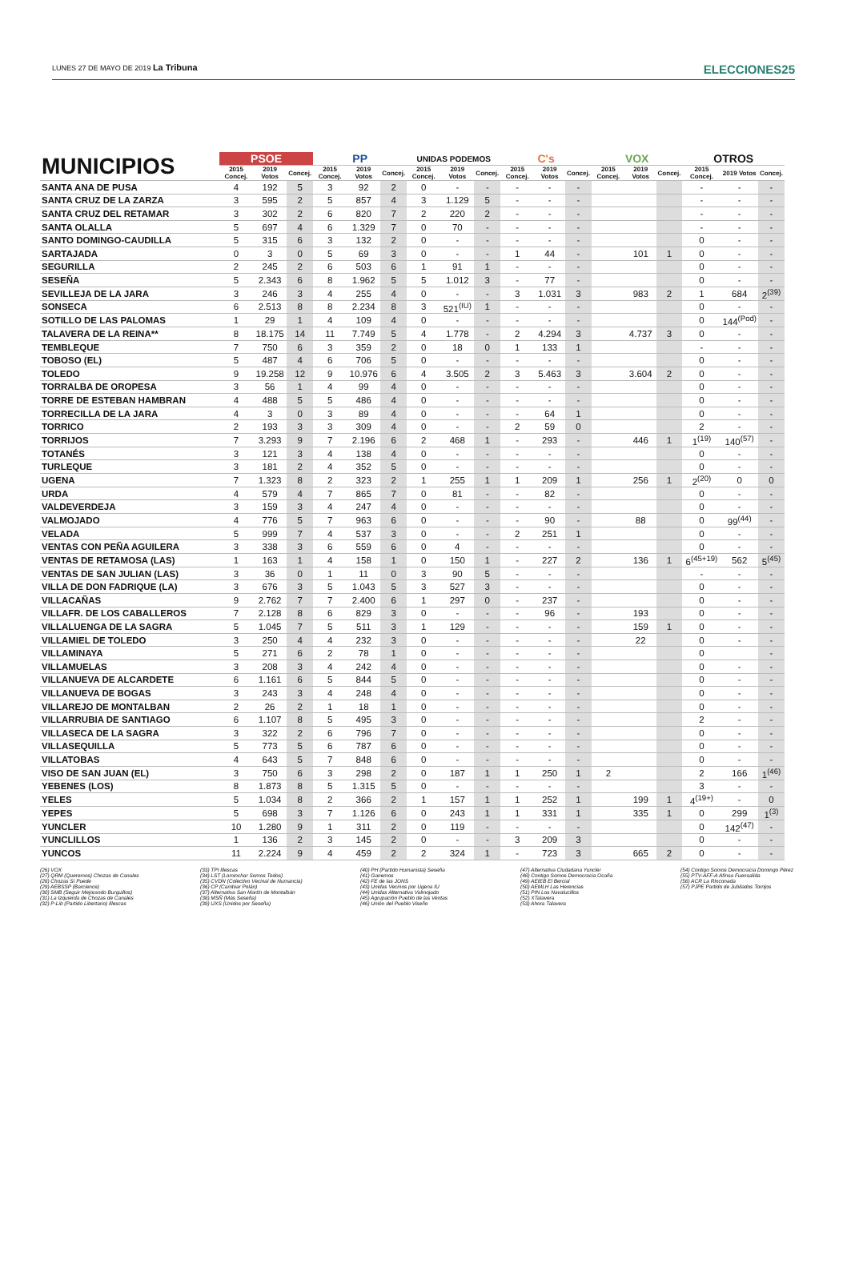LUNES 27 DE MAYO DE 2019 La Tribuna ELECCIONES25
| MUNICIPIOS | PSOE | | | PP | | | UNIDAS PODEMOS | | | C's | | | VOX | | | OTROS | | |
| --- | --- | --- | --- | --- | --- | --- | --- | --- | --- | --- | --- | --- | --- | --- | --- | --- | --- | --- |
| | 2015 Concej. | 2019 Votos | Concej. | 2015 Concej. | 2019 Votos | Concej. | 2015 Concej. | 2019 Votos | Concej. | 2015 Concej. | 2019 Votos | Concej. | 2015 Concej. | 2019 Votos | Concej. | 2015 Concej. | 2019 Votos | Concej. |
| SANTA ANA DE PUSA | 4 | 192 | 5 | 3 | 92 | 2 | 0 | - | - | - | - | - | | | | - | - | - |
| SANTA CRUZ DE LA ZARZA | 3 | 595 | 2 | 5 | 857 | 4 | 3 | 1.129 | 5 | - | - | - | | | | - | - | - |
| SANTA CRUZ DEL RETAMAR | 3 | 302 | 2 | 6 | 820 | 7 | 2 | 220 | 2 | - | - | - | | | | - | - | - |
| SANTA OLALLA | 5 | 697 | 4 | 6 | 1.329 | 7 | 0 | 70 | - | - | - | - | | | | - | - | - |
| SANTO DOMINGO-CAUDILLA | 5 | 315 | 6 | 3 | 132 | 2 | 0 | - | - | - | - | - | | | | 0 | - | - |
| SARTAJADA | 0 | 3 | 0 | 5 | 69 | 3 | 0 | - | - | 1 | 44 | - | | 101 | 1 | 0 | - | - |
| SEGURILLA | 2 | 245 | 2 | 6 | 503 | 6 | 1 | 91 | 1 | - | - | - | | | | 0 | - | - |
| SESEÑA | 5 | 2.343 | 6 | 8 | 1.962 | 5 | 5 | 1.012 | 3 | - | 77 | - | | | | 0 | - | - |
| SEVILLEJA DE LA JARA | 3 | 246 | 3 | 4 | 255 | 4 | 0 | - | - | 3 | 1.031 | 3 | | 983 | 2 | 1 | 684 | 2<sup>(39)</sup> |
| SONSECA | 6 | 2.513 | 8 | 8 | 2.234 | 8 | 3 | 521<sup>(IU)</sup> | 1 | - | - | - | | | | 0 | - | - |
| SOTILLO DE LAS PALOMAS | 1 | 29 | 1 | 4 | 109 | 4 | 0 | - | - | - | - | - | | | | 0 | 144<sup>(Pod)</sup> | - |
| TALAVERA DE LA REINA** | 8 | 18.175 | 14 | 11 | 7.749 | 5 | 4 | 1.778 | - | 2 | 4.294 | 3 | | 4.737 | 3 | 0 | - | - |
| TEMBLEQUE | 7 | 750 | 6 | 3 | 359 | 2 | 0 | 18 | 0 | 1 | 133 | 1 | | | | - | - | - |
| TOBOSO (EL) | 5 | 487 | 4 | 6 | 706 | 5 | 0 | - | - | - | - | - | | | | 0 | - | - |
| TOLEDO | 9 | 19.258 | 12 | 9 | 10.976 | 6 | 4 | 3.505 | 2 | 3 | 5.463 | 3 | | 3.604 | 2 | 0 | - | - |
| TORRALBA DE OROPESA | 3 | 56 | 1 | 4 | 99 | 4 | 0 | - | - | - | - | - | | | | 0 | - | - |
| TORRE DE ESTEBAN HAMBRAN | 4 | 488 | 5 | 5 | 486 | 4 | 0 | - | - | - | - | - | | | | 0 | - | - |
| TORRECILLA DE LA JARA | 4 | 3 | 0 | 3 | 89 | 4 | 0 | - | - | - | 64 | 1 | | | | 0 | - | - |
| TORRICO | 2 | 193 | 3 | 3 | 309 | 4 | 0 | - | - | 2 | 59 | 0 | | | | 2 | - | - |
| TORRIJOS | 7 | 3.293 | 9 | 7 | 2.196 | 6 | 2 | 468 | 1 | - | 293 | - | | 446 | 1 | 1<sup>(19)</sup> | 140<sup>(57)</sup> | - |
| TOTANÉS | 3 | 121 | 3 | 4 | 138 | 4 | 0 | - | - | - | - | - | | | | 0 | - | - |
| TURLEQUE | 3 | 181 | 2 | 4 | 352 | 5 | 0 | - | - | - | - | - | | | | 0 | - | - |
| UGENA | 7 | 1.323 | 8 | 2 | 323 | 2 | 1 | 255 | 1 | 1 | 209 | 1 | | 256 | 1 | 2<sup>(20)</sup> | 0 | 0 |
| URDA | 4 | 579 | 4 | 7 | 865 | 7 | 0 | 81 | - | - | 82 | - | | | | 0 | - | - |
| VALDEVERDEJA | 3 | 159 | 3 | 4 | 247 | 4 | 0 | - | - | - | - | - | | | | 0 | - | - |
| VALMOJADO | 4 | 776 | 5 | 7 | 963 | 6 | 0 | - | - | - | 90 | - | | 88 | | 0 | 99<sup>(44)</sup> | - |
| VELADA | 5 | 999 | 7 | 4 | 537 | 3 | 0 | - | - | 2 | 251 | 1 | | | | 0 | - | - |
| VENTAS CON PEÑA AGUILERA | 3 | 338 | 3 | 6 | 559 | 6 | 0 | 4 | - | - | - | - | | | | 0 | - | - |
| VENTAS DE RETAMOSA (LAS) | 1 | 163 | 1 | 4 | 158 | 1 | 0 | 150 | 1 | - | 227 | 2 | | 136 | 1 | 6<sup>(45+19)</sup> | 562 | 5<sup>(45)</sup> |
| VENTAS DE SAN JULIAN (LAS) | 3 | 36 | 0 | 1 | 11 | 0 | 3 | 90 | 5 | - | - | - | | | | - | - | - |
| VILLA DE DON FADRIQUE (LA) | 3 | 676 | 3 | 5 | 1.043 | 5 | 3 | 527 | 3 | - | - | - | | | | 0 | - | - |
| VILLACAÑAS | 9 | 2.762 | 7 | 7 | 2.400 | 6 | 1 | 297 | 0 | - | 237 | - | | | | 0 | - | - |
| VILLAFR. DE LOS CABALLEROS | 7 | 2.128 | 8 | 6 | 829 | 3 | 0 | - | - | - | 96 | - | | 193 | | 0 | - | - |
| VILLALUENGA DE LA SAGRA | 5 | 1.045 | 7 | 5 | 511 | 3 | 1 | 129 | - | - | - | - | | 159 | 1 | 0 | - | - |
| VILLAMIEL DE TOLEDO | 3 | 250 | 4 | 4 | 232 | 3 | 0 | - | - | - | - | - | | 22 | | 0 | - | - |
| VILLAMINAYA | 5 | 271 | 6 | 2 | 78 | 1 | 0 | - | - | - | - | - | | | | 0 | | - |
| VILLAMUELAS | 3 | 208 | 3 | 4 | 242 | 4 | 0 | - | - | - | - | - | | | | 0 | - | - |
| VILLANUEVA DE ALCARDETE | 6 | 1.161 | 6 | 5 | 844 | 5 | 0 | - | - | - | - | - | | | | 0 | - | - |
| VILLANUEVA DE BOGAS | 3 | 243 | 3 | 4 | 248 | 4 | 0 | - | - | - | - | - | | | | 0 | - | - |
| VILLAREJO DE MONTALBAN | 2 | 26 | 2 | 1 | 18 | 1 | 0 | - | - | - | - | - | | | | 0 | - | - |
| VILLARRUBIA DE SANTIAGO | 6 | 1.107 | 8 | 5 | 495 | 3 | 0 | - | - | - | - | - | | | | 2 | - | - |
| VILLASECA DE LA SAGRA | 3 | 322 | 2 | 6 | 796 | 7 | 0 | - | - | - | - | - | | | | 0 | - | - |
| VILLASEQUILLA | 5 | 773 | 5 | 6 | 787 | 6 | 0 | - | - | - | - | - | | | | 0 | - | - |
| VILLATOBAS | 4 | 643 | 5 | 7 | 848 | 6 | 0 | - | - | - | - | - | | | | 0 | - | - |
| VISO DE SAN JUAN (EL) | 3 | 750 | 6 | 3 | 298 | 2 | 0 | 187 | 1 | 1 | 250 | 1 | 2 | | | 2 | 166 | 1<sup>(46)</sup> |
| YEBENES (LOS) | 8 | 1.873 | 8 | 5 | 1.315 | 5 | 0 | - | - | - | - | - | | | | 3 | - | - |
| YELES | 5 | 1.034 | 8 | 2 | 366 | 2 | 1 | 157 | 1 | 1 | 252 | 1 | | 199 | 1 | 4<sup>(19+)</sup> | - | 0 |
| YEPES | 5 | 698 | 3 | 7 | 1.126 | 6 | 0 | 243 | 1 | 1 | 331 | 1 | | 335 | 1 | 0 | 299 | 1<sup>(3)</sup> |
| YUNCLER | 10 | 1.280 | 9 | 1 | 311 | 2 | 0 | 119 | - | - | - | - | | | | 0 | 142<sup>(47)</sup> | - |
| YUNCLILLOS | 1 | 136 | 2 | 3 | 145 | 2 | 0 | - | - | 3 | 209 | 3 | | | | 0 | - | - |
| YUNCOS | 11 | 2.224 | 9 | 4 | 459 | 2 | 2 | 324 | 1 | - | 723 | 3 | | 665 | 2 | 0 | - | - |
(26) VOX
(27) QRM (Queremos) Chozas de Canales
(28) Chozas Sí Puede
(29) AEBSSP (Barcience)
(30) SMB (Seguir Mejorando Burguillos)
(31) La Izquierda de Chozas de Canales
(32) P-Lib (Partido Libertario) Illescas
(33) TPI Illescas
(34) LST (Lominchar Somos Todos)
(35) CVDN (Colectivo Vecinal de Numancia)
(36) CP (Cambiar Polán)
(37) Alternativa San Martín de Montalbán
(38) MSÑ (Más Seseña)
(39) UXS (Unidos por Seseña)
(40) PH (Partido Humanista) Seseña
(41) Ganemos
(42) FE de las JONS
(43) Unidas Vecinos por Ugena IU
(44) Unidas Alternativa Valmojado
(45) Agrupación Pueblo de las Ventas
(46) Unión del Pueblo Viseño
(47) Alternativa Ciudadana Yuncler
(48) Contigo Somos Democracia Ocaña
(49) AEIEB El Bercial
(50) AEMLH Las Herencias
(51) PIN Los Navalucillos
(52) XTalavera
(53) Ahora Talavera
(54) Contigo Somos Democracia Domingo Pérez
(55) PTV-AFF-A Afinsa Fuensalida
(56) ACR La Rinconada
(57) PJPE Partido de Jubilados Torrijos